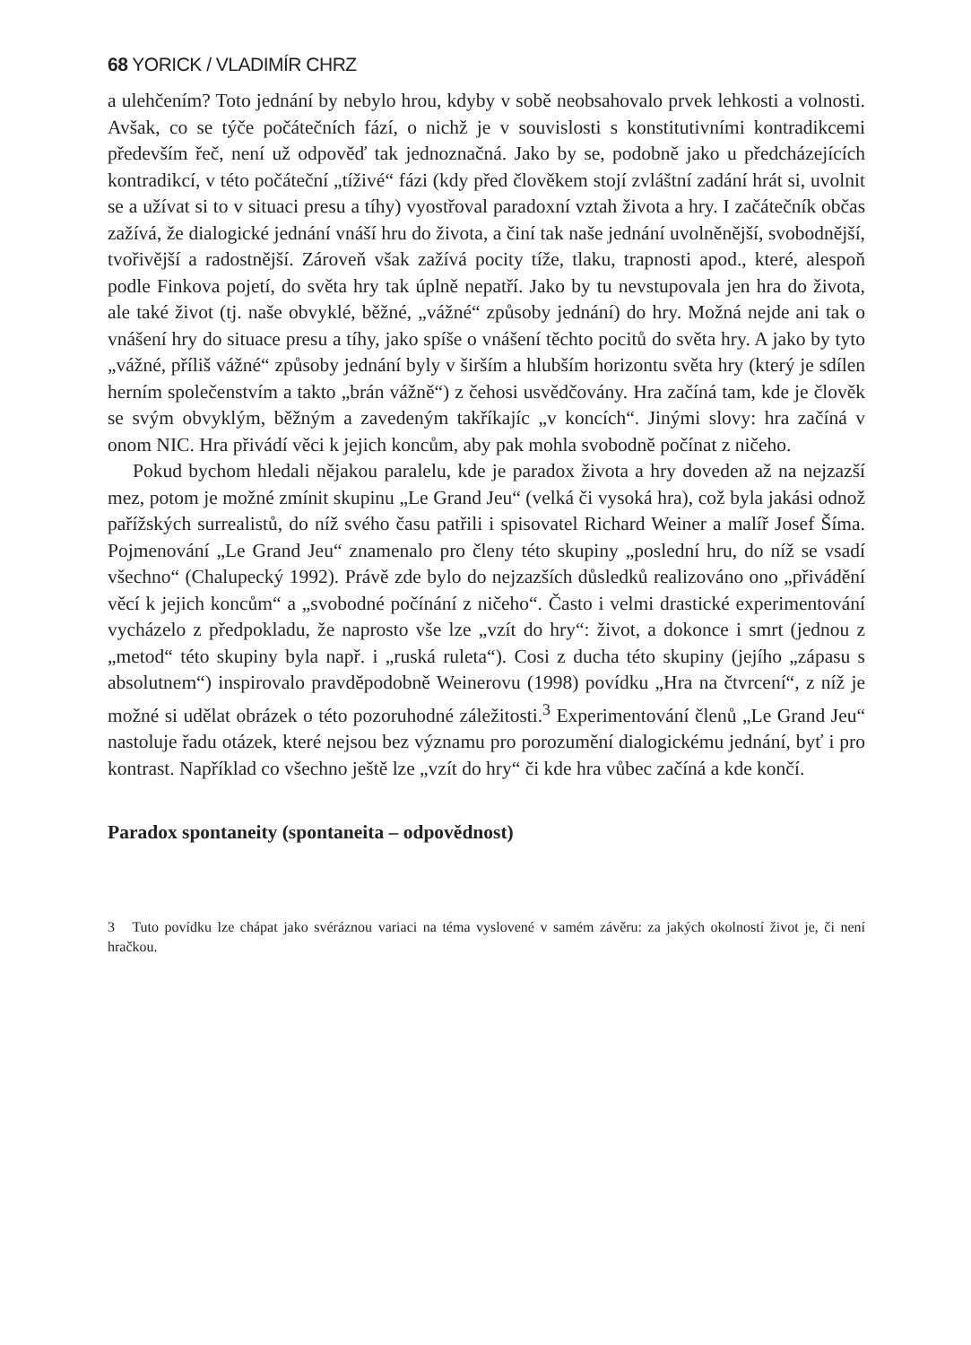68 YORICK / VLADIMÍR CHRZ
a ulehčením? Toto jednání by nebylo hrou, kdyby v sobě neobsahovalo prvek lehkosti a volnosti. Avšak, co se týče počátečních fází, o nichž je v souvislosti s konstitutivními kontradikcemi především řeč, není už odpověď tak jednoznačná. Jako by se, podobně jako u předcházejících kontradikcí, v této počáteční „tíživé“ fázi (kdy před člověkem stojí zvláštní zadání hrát si, uvolnit se a užívat si to v situaci presu a tíhy) vyostřoval paradoxní vztah života a hry. I začátečník občas zažívá, že dialogické jednání vnáší hru do života, a činí tak naše jednání uvolněnější, svobodnější, tvořivější a radostnější. Zároveň však zažívá pocity tíže, tlaku, trapnosti apod., které, alespoň podle Finkova pojetí, do světa hry tak úplně nepatří. Jako by tu nevstupovala jen hra do života, ale také život (tj. naše obvyklé, běžné, „vážné“ způsoby jednání) do hry. Možná nejde ani tak o vnášení hry do situace presu a tíhy, jako spíše o vnášení těchto pocitů do světa hry. A jako by tyto „vážné, příliš vážné“ způsoby jednání byly v širším a hlubším horizontu světa hry (který je sdílen herním společenstvím a takto „brán vážně“) z čehosi usvědčovány. Hra začíná tam, kde je člověk se svým obvyklým, běžným a zavedeným takříkajíc „v koncích“. Jinými slovy: hra začíná v onom NIC. Hra přivádí věci k jejich koncům, aby pak mohla svobodně počínat z ničeho.
Pokud bychom hledali nějakou paralelu, kde je paradox života a hry doveden až na nejzazší mez, potom je možné zmínit skupinu „Le Grand Jeu“ (velká či vysoká hra), což byla jakási odnož pařížských surrealistů, do níž svého času patřili i spisovatel Richard Weiner a malíř Josef Šíma. Pojmenování „Le Grand Jeu“ znamenalo pro členy této skupiny „poslední hru, do níž se vsadí všechno“ (Chalupecký 1992). Právě zde bylo do nejzazších důsledků realizováno ono „přivádění věcí k jejich koncům“ a „svobodné počínání z ničeho“. Často i velmi drastické experimentování vycházelo z předpokladu, že naprosto vše lze „vzít do hry“: život, a dokonce i smrt (jednou z „metod“ této skupiny byla např. i „ruská ruleta“). Cosi z ducha této skupiny (jejího „zápasu s absolutnem“) inspirovalo pravděpodobně Weinerovu (1998) povídku „Hra na čtvrcení“, z níž je možné si udělat obrázek o této pozoruhodné záležitosti.<sup>3</sup> Experimentování členů „Le Grand Jeu“ nastoluje řadu otázek, které nejsou bez významu pro porozumění dialogickému jednání, byť i pro kontrast. Například co všechno ještě lze „vzít do hry“ či kde hra vůbec začíná a kde končí.
Paradox spontaneity (spontaneita – odpovědnost)
3 Tuto povídku lze chápat jako svéráznou variaci na téma vyslovené v samém závěru: za jakých okolností život je, či není hračkou.